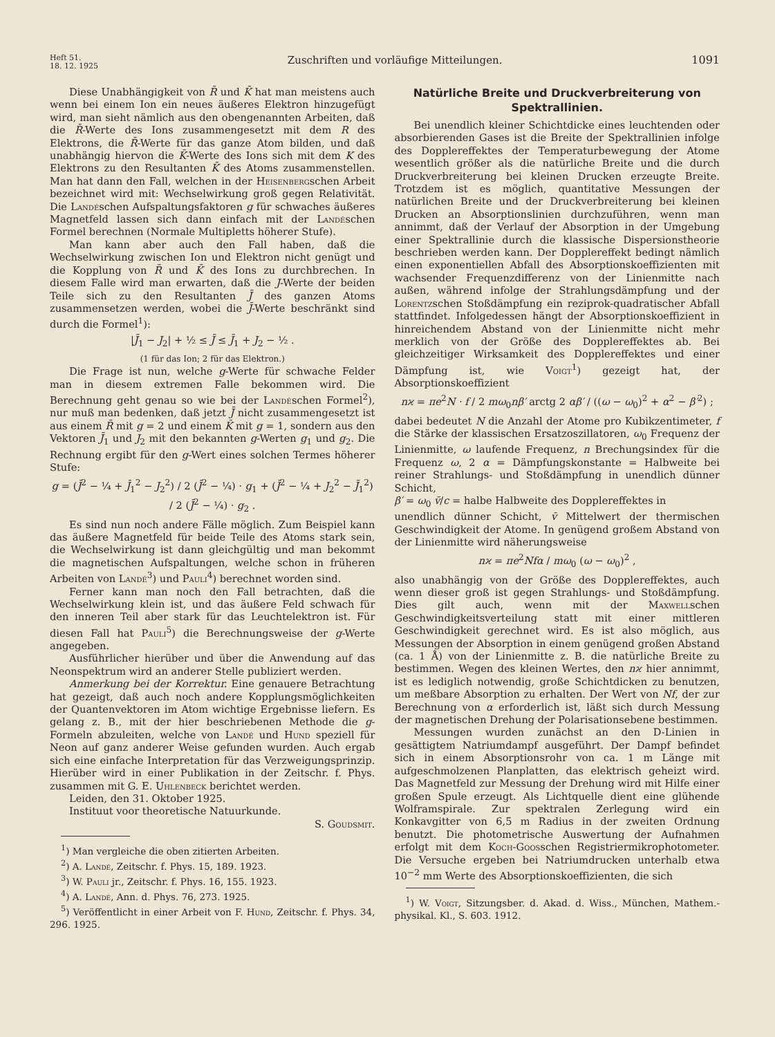Heft 51.
18. 12. 1925
Zuschriften und vorläufige Mitteilungen.
1091
Diese Unabhängigkeit von R̄ und K̄ hat man meistens auch wenn bei einem Ion ein neues äußeres Elektron hinzugefügt wird, man sieht nämlich aus den obengenannten Arbeiten, daß die R̄-Werte des Ions zusammengesetzt mit dem R des Elektrons, die R̄-Werte für das ganze Atom bilden, und daß unabhängig hiervon die K̄-Werte des Ions sich mit dem K des Elektrons zu den Resultanten K̄ des Atoms zusammenstellen. Man hat dann den Fall, welchen in der Heisenbergschen Arbeit bezeichnet wird mit: Wechselwirkung groß gegen Relativität. Die Landéschen Aufspaltungsfaktoren g für schwaches äußeres Magnetfeld lassen sich dann einfach mit der Landéschen Formel berechnen (Normale Multipletts höherer Stufe).
Man kann aber auch den Fall haben, daß die Wechselwirkung zwischen Ion und Elektron nicht genügt und die Kopplung von R̄ und K̄ des Ions zu durchbrechen. In diesem Falle wird man erwarten, daß die J-Werte der beiden Teile sich zu den Resultanten J̄ des ganzen Atoms zusammensetzen werden, wobei die J̄-Werte beschränkt sind durch die Formel<sup>1</sup>):
|J̄<sub>1</sub> − J<sub>2</sub>| + ½ ≤ J̄ ≤ J̄<sub>1</sub> + J<sub>2</sub> − ½ .
(1 für das Ion; 2 für das Elektron.)
Die Frage ist nun, welche g-Werte für schwache Felder man in diesem extremen Falle bekommen wird. Die Berechnung geht genau so wie bei der Landéschen Formel<sup>2</sup>), nur muß man bedenken, daß jetzt J̄ nicht zusammengesetzt ist aus einem R̄ mit g = 2 und einem K̄ mit g = 1, sondern aus den Vektoren J̄<sub>1</sub> und J<sub>2</sub> mit den bekannten g-Werten g<sub>1</sub> und g<sub>2</sub>. Die Rechnung ergibt für den g-Wert eines solchen Termes höherer Stufe:
g = (J̄<sup>2</sup> − ¼ + J̄<sub>1</sub><sup>2</sup> − J<sub>2</sub><sup>2</sup>) / 2 (J̄<sup>2</sup> − ¼) · g<sub>1</sub> + (J̄<sup>2</sup> − ¼ + J<sub>2</sub><sup>2</sup> − J̄<sub>1</sub><sup>2</sup>) / 2 (J̄<sup>2</sup> − ¼) · g<sub>2</sub> .
Es sind nun noch andere Fälle möglich. Zum Beispiel kann das äußere Magnetfeld für beide Teile des Atoms stark sein, die Wechselwirkung ist dann gleichgültig und man bekommt die magnetischen Aufspaltungen, welche schon in früheren Arbeiten von Landé<sup>3</sup>) und Pauli<sup>4</sup>) berechnet worden sind.
Ferner kann man noch den Fall betrachten, daß die Wechselwirkung klein ist, und das äußere Feld schwach für den inneren Teil aber stark für das Leuchtelektron ist. Für diesen Fall hat Pauli<sup>5</sup>) die Berechnungsweise der g-Werte angegeben.
Ausführlicher hierüber und über die Anwendung auf das Neonspektrum wird an anderer Stelle publiziert werden.
Anmerkung bei der Korrektur. Eine genauere Betrachtung hat gezeigt, daß auch noch andere Kopplungsmöglichkeiten der Quantenvektoren im Atom wichtige Ergebnisse liefern. Es gelang z. B., mit der hier beschriebenen Methode die g-Formeln abzuleiten, welche von Landé und Hund speziell für Neon auf ganz anderer Weise gefunden wurden. Auch ergab sich eine einfache Interpretation für das Verzweigungsprinzip. Hierüber wird in einer Publikation in der Zeitschr. f. Phys. zusammen mit G. E. Uhlenbeck berichtet werden.
Leiden, den 31. Oktober 1925.
Instituut voor theoretische Natuurkunde.
S. Goudsmit.
<sup>1</sup>) Man vergleiche die oben zitierten Arbeiten.
<sup>2</sup>) A. Landé, Zeitschr. f. Phys. 15, 189. 1923.
<sup>3</sup>) W. Pauli jr., Zeitschr. f. Phys. 16, 155. 1923.
<sup>4</sup>) A. Landé, Ann. d. Phys. 76, 273. 1925.
<sup>5</sup>) Veröffentlicht in einer Arbeit von F. Hund, Zeitschr. f. Phys. 34, 296. 1925.
Natürliche Breite und Druckverbreiterung von Spektrallinien.
Bei unendlich kleiner Schichtdicke eines leuchtenden oder absorbierenden Gases ist die Breite der Spektrallinien infolge des Dopplereffektes der Temperaturbewegung der Atome wesentlich größer als die natürliche Breite und die durch Druckverbreiterung bei kleinen Drucken erzeugte Breite. Trotzdem ist es möglich, quantitative Messungen der natürlichen Breite und der Druckverbreiterung bei kleinen Drucken an Absorptionslinien durchzuführen, wenn man annimmt, daß der Verlauf der Absorption in der Umgebung einer Spektrallinie durch die klassische Dispersionstheorie beschrieben werden kann. Der Dopplereffekt bedingt nämlich einen exponentiellen Abfall des Absorptionskoeffizienten mit wachsender Frequenzdifferenz von der Linienmitte nach außen, während infolge der Strahlungsdämpfung und der Lorentzschen Stoßdämpfung ein reziprok-quadratischer Abfall stattfindet. Infolgedessen hängt der Absorptionskoeffizient in hinreichendem Abstand von der Linienmitte nicht mehr merklich von der Größe des Dopplereffektes ab. Bei gleichzeitiger Wirksamkeit des Dopplereffektes und einer Dämpfung ist, wie Voigt<sup>1</sup>) gezeigt hat, der Absorptionskoeffizient
nϰ = πe<sup>2</sup>N · f / 2 mω<sub>0</sub>nβ′ arctg 2 αβ′ / ((ω − ω<sub>0</sub>)<sup>2</sup> + α<sup>2</sup> − β′<sup>2</sup>) ;
dabei bedeutet N die Anzahl der Atome pro Kubikzentimeter, f die Stärke der klassischen Ersatzoszillatoren, ω<sub>0</sub> Frequenz der Linienmitte, ω laufende Frequenz, n Brechungsindex für die Frequenz ω, 2 α = Dämpfungskonstante = Halbweite bei reiner Strahlungs- und Stoßdämpfung in unendlich dünner Schicht,
β′ = ω<sub>0</sub> v̄/c = halbe Halbweite des Dopplereffektes in
unendlich dünner Schicht, v̄ Mittelwert der thermischen Geschwindigkeit der Atome. In genügend großem Abstand von der Linienmitte wird näherungsweise
nϰ = πe<sup>2</sup>Nfα / mω<sub>0</sub> (ω − ω<sub>0</sub>)<sup>2</sup> ,
also unabhängig von der Größe des Dopplereffektes, auch wenn dieser groß ist gegen Strahlungs- und Stoßdämpfung. Dies gilt auch, wenn mit der Maxwellschen Geschwindigkeitsverteilung statt mit einer mittleren Geschwindigkeit gerechnet wird. Es ist also möglich, aus Messungen der Absorption in einem genügend großen Abstand (ca. 1 Å) von der Linienmitte z. B. die natürliche Breite zu bestimmen. Wegen des kleinen Wertes, den nϰ hier annimmt, ist es lediglich notwendig, große Schichtdicken zu benutzen, um meßbare Absorption zu erhalten. Der Wert von Nf, der zur Berechnung von α erforderlich ist, läßt sich durch Messung der magnetischen Drehung der Polarisationsebene bestimmen.
Messungen wurden zunächst an den D-Linien in gesättigtem Natriumdampf ausgeführt. Der Dampf befindet sich in einem Absorptionsrohr von ca. 1 m Länge mit aufgeschmolzenen Planplatten, das elektrisch geheizt wird. Das Magnetfeld zur Messung der Drehung wird mit Hilfe einer großen Spule erzeugt. Als Lichtquelle dient eine glühende Wolframspirale. Zur spektralen Zerlegung wird ein Konkavgitter von 6,5 m Radius in der zweiten Ordnung benutzt. Die photometrische Auswertung der Aufnahmen erfolgt mit dem Koch-Goosschen Registriermikrophotometer. Die Versuche ergeben bei Natriumdrucken unterhalb etwa 10<sup>−2</sup> mm Werte des Absorptionskoeffizienten, die sich
<sup>1</sup>) W. Voigt, Sitzungsber. d. Akad. d. Wiss., München, Mathem.-physikal. Kl., S. 603. 1912.